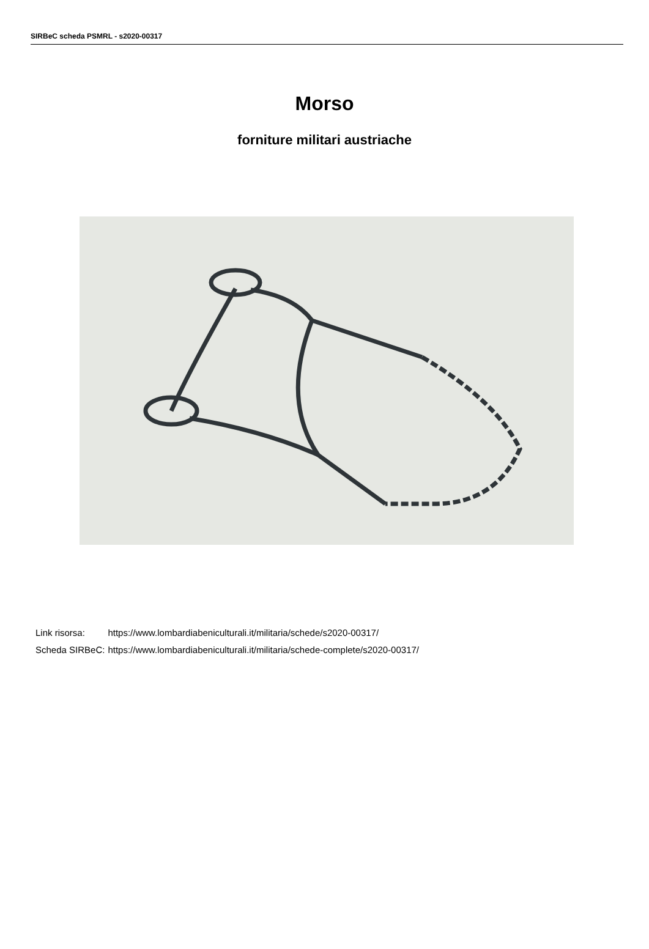SIRBeC scheda PSMRL - s2020-00317
Morso
forniture militari austriache
| Link risorsa: | https://www.lombardiabeniculturali.it/militaria/schede/s2020-00317/ |
| Scheda SIRBeC: | https://www.lombardiabeniculturali.it/militaria/schede-complete/s2020-00317/ |